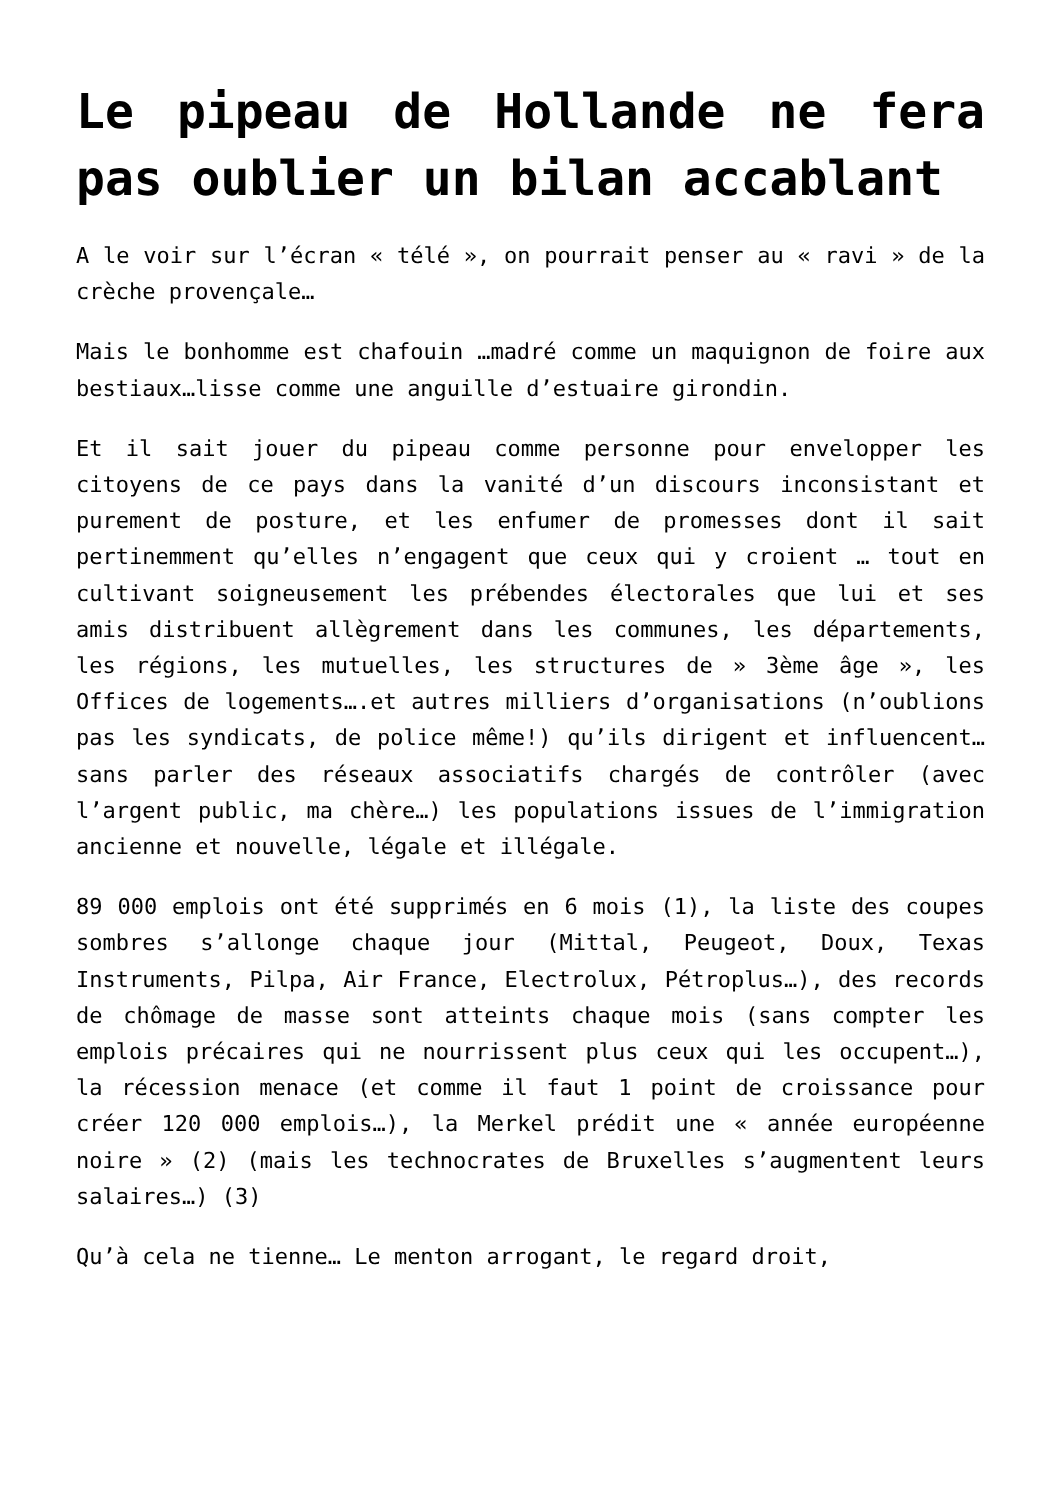Le pipeau de Hollande ne fera pas oublier un bilan accablant
A le voir sur l’écran « télé », on pourrait penser au « ravi » de la crèche provençale…
Mais le bonhomme est chafouin …madré comme un maquignon de foire aux bestiaux…lisse comme une anguille d’estuaire girondin.
Et il sait jouer du pipeau comme personne pour envelopper les citoyens de ce pays dans la vanité d’un discours inconsistant et purement de posture, et les enfumer de promesses dont il sait pertinemment qu’elles n’engagent que ceux qui y croient … tout en cultivant soigneusement les prébendes électorales que lui et ses amis distribuent allègrement dans les communes, les départements, les régions, les mutuelles, les structures de » 3ème âge », les Offices de logements….et autres milliers d’organisations (n’oublions pas les syndicats, de police même!) qu’ils dirigent et influencent…sans parler des réseaux associatifs chargés de contrôler (avec l’argent public, ma chère…) les populations issues de l’immigration ancienne et nouvelle, légale et illégale.
89 000 emplois ont été supprimés en 6 mois (1), la liste des coupes sombres s’allonge chaque jour (Mittal, Peugeot, Doux, Texas Instruments, Pilpa, Air France, Electrolux, Pétroplus…), des records de chômage de masse sont atteints chaque mois (sans compter les emplois précaires qui ne nourrissent plus ceux qui les occupent…), la récession menace (et comme il faut 1 point de croissance pour créer 120 000 emplois…), la Merkel prédit une « année européenne noire » (2) (mais les technocrates de Bruxelles s’augmentent leurs salaires…) (3)
Qu’à cela ne tienne… Le menton arrogant, le regard droit,